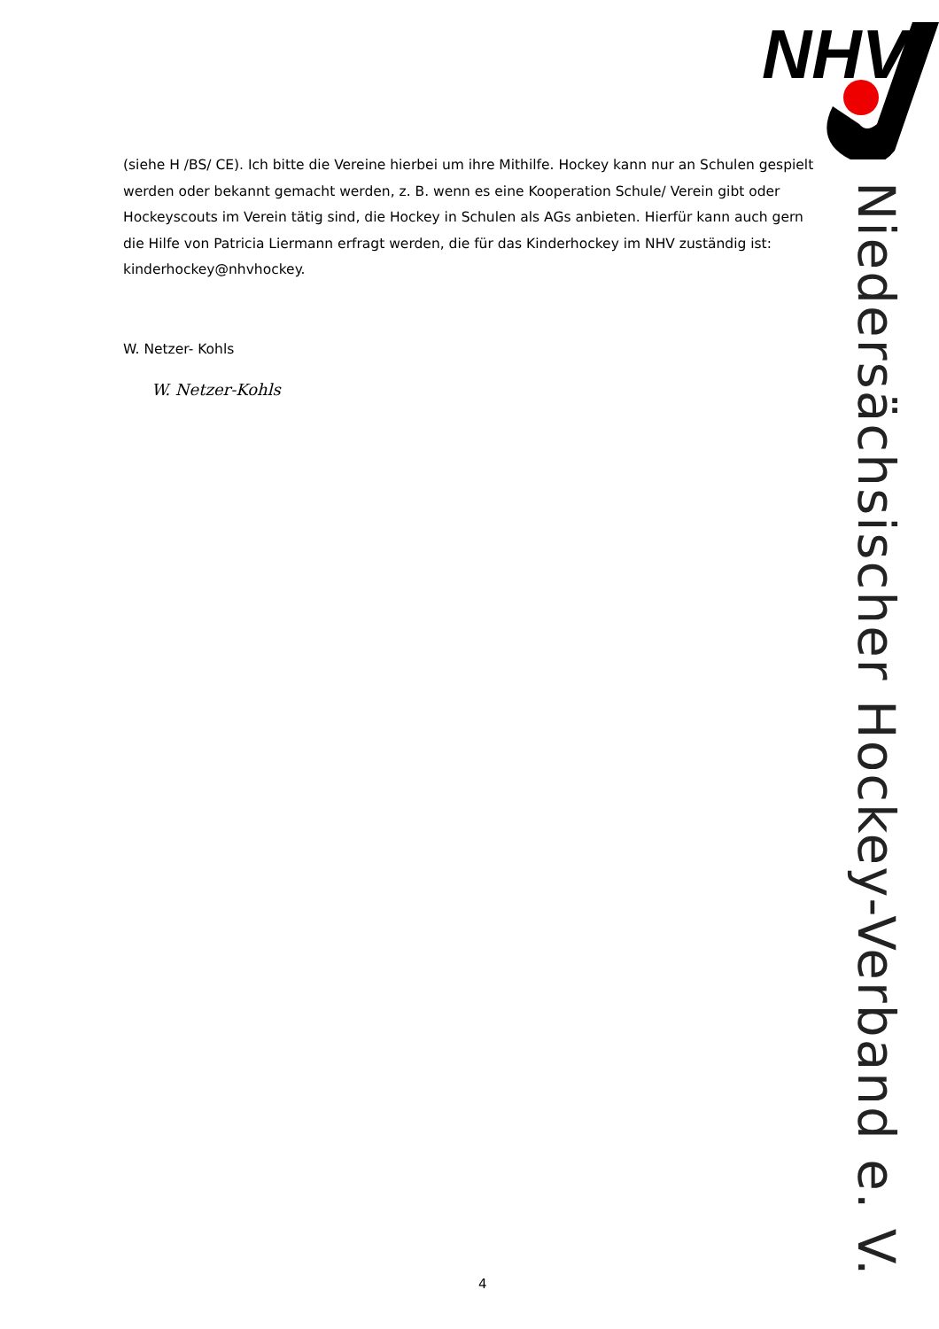NHV
(siehe H /BS/ CE). Ich bitte die Vereine hierbei um ihre Mithilfe. Hockey kann nur an Schulen gespielt werden oder bekannt gemacht werden, z. B. wenn es eine Kooperation Schule/ Verein gibt oder Hockeyscouts im Verein tätig sind, die Hockey in Schulen als AGs anbieten. Hierfür kann auch gern die Hilfe von Patricia Liermann erfragt werden, die für das Kinderhockey im NHV zuständig ist: kinderhockey@nhvhockey.
W. Netzer- Kohls
W. Netzer-Kohls
Niedersächsischer Hockey-Verband e. V.
4